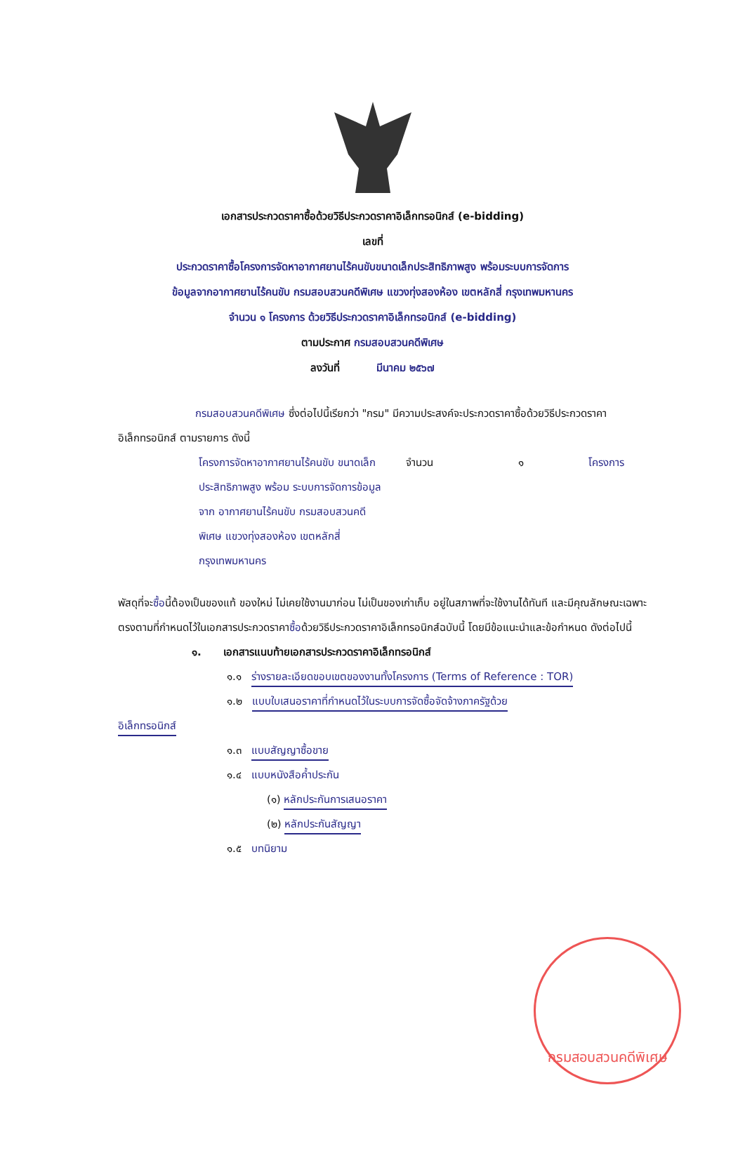เอกสารประกวดราคาซื้อด้วยวิธีประกวดราคาอิเล็กทรอนิกส์ (e-bidding)
เลขที่
ประกวดราคาซื้อโครงการจัดหาอากาศยานไร้คนขับขนาดเล็กประสิทธิภาพสูง พร้อมระบบการจัดการ
ข้อมูลจากอากาศยานไร้คนขับ กรมสอบสวนคดีพิเศษ แขวงทุ่งสองห้อง เขตหลักสี่ กรุงเทพมหานคร
จำนวน ๑ โครงการ ด้วยวิธีประกวดราคาอิเล็กทรอนิกส์ (e-bidding)
ตามประกาศ กรมสอบสวนคดีพิเศษ
ลงวันที่ มีนาคม ๒๕๖๗
กรมสอบสวนคดีพิเศษ ซึ่งต่อไปนี้เรียกว่า "กรม" มีความประสงค์จะประกวดราคาซื้อด้วยวิธีประกวดราคาอิเล็กทรอนิกส์ ตามรายการ ดังนี้
โครงการจัดหาอากาศยานไร้คนขับ ขนาดเล็กประสิทธิภาพสูง พร้อม ระบบการจัดการข้อมูลจาก อากาศยานไร้คนขับ กรมสอบสวนคดี พิเศษ แขวงทุ่งสองห้อง เขตหลักสี่ กรุงเทพมหานคร
จำนวน ๑ โครงการ
พัสดุที่จะซื้อนี้ต้องเป็นของแท้ ของใหม่ ไม่เคยใช้งานมาก่อน ไม่เป็นของเก่าเก็บ อยู่ในสภาพที่จะใช้งานได้ทันที และมีคุณลักษณะเฉพาะตรงตามที่กำหนดไว้ในเอกสารประกวดราคาซื้อด้วยวิธีประกวดราคาอิเล็กทรอนิกส์ฉบับนี้ โดยมีข้อแนะนำและข้อกำหนด ดังต่อไปนี้
๑. เอกสารแนบท้ายเอกสารประกวดราคาอิเล็กทรอนิกส์
๑.๑ ร่างรายละเอียดขอบเขตของงานทั้งโครงการ (Terms of Reference : TOR)
๑.๒ แบบใบเสนอราคาที่กำหนดไว้ในระบบการจัดซื้อจัดจ้างภาครัฐด้วย
อิเล็กทรอนิกส์
๑.๓ แบบสัญญาซื้อขาย
๑.๔ แบบหนังสือค้ำประกัน
(๑) หลักประกันการเสนอราคา
(๒) หลักประกันสัญญา
๑.๕ บทนิยาม
กรมสอบสวนคดีพิเศษ